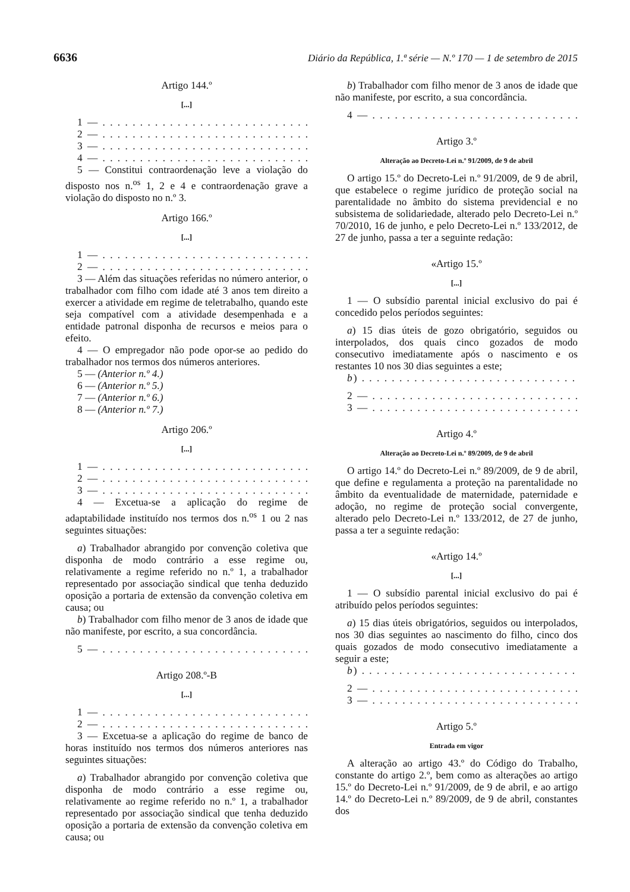6636 Diário da República, 1.ª série — N.º 170 — 1 de setembro de 2015
Artigo 144.º
[...]
1 — . . . . . . . . . . . . . . . . . . . . . . . . . . . . . . . . . .
2 — . . . . . . . . . . . . . . . . . . . . . . . . . . . . . . . . . .
3 — . . . . . . . . . . . . . . . . . . . . . . . . . . . . . . . . . .
4 — . . . . . . . . . . . . . . . . . . . . . . . . . . . . . . . . . .
5 — Constitui contraordenação leve a violação do disposto nos n.<sup>os</sup> 1, 2 e 4 e contraordenação grave a violação do disposto no n.º 3.
Artigo 166.º
[...]
1 — . . . . . . . . . . . . . . . . . . . . . . . . . . . . . . . . . .
2 — . . . . . . . . . . . . . . . . . . . . . . . . . . . . . . . . . .
3 — Além das situações referidas no número anterior, o trabalhador com filho com idade até 3 anos tem direito a exercer a atividade em regime de teletrabalho, quando este seja compatível com a atividade desempenhada e a entidade patronal disponha de recursos e meios para o efeito.
4 — O empregador não pode opor-se ao pedido do trabalhador nos termos dos números anteriores.
5 — (Anterior n.º 4.)
6 — (Anterior n.º 5.)
7 — (Anterior n.º 6.)
8 — (Anterior n.º 7.)
Artigo 206.º
[...]
1 — . . . . . . . . . . . . . . . . . . . . . . . . . . . . . . . . . .
2 — . . . . . . . . . . . . . . . . . . . . . . . . . . . . . . . . . .
3 — . . . . . . . . . . . . . . . . . . . . . . . . . . . . . . . . . .
4 — Excetua-se a aplicação do regime de adaptabilidade instituído nos termos dos n.<sup>os</sup> 1 ou 2 nas seguintes situações:
a) Trabalhador abrangido por convenção coletiva que disponha de modo contrário a esse regime ou, relativamente a regime referido no n.º 1, a trabalhador representado por associação sindical que tenha deduzido oposição a portaria de extensão da convenção coletiva em causa; ou
b) Trabalhador com filho menor de 3 anos de idade que não manifeste, por escrito, a sua concordância.
5 — . . . . . . . . . . . . . . . . . . . . . . . . . . . . . . . . . .
Artigo 208.º-B
[...]
1 — . . . . . . . . . . . . . . . . . . . . . . . . . . . . . . . . . .
2 — . . . . . . . . . . . . . . . . . . . . . . . . . . . . . . . . . .
3 — Excetua-se a aplicação do regime de banco de horas instituído nos termos dos números anteriores nas seguintes situações:
a) Trabalhador abrangido por convenção coletiva que disponha de modo contrário a esse regime ou, relativamente ao regime referido no n.º 1, a trabalhador representado por associação sindical que tenha deduzido oposição a portaria de extensão da convenção coletiva em causa; ou
b) Trabalhador com filho menor de 3 anos de idade que não manifeste, por escrito, a sua concordância.
4 — . . . . . . . . . . . . . . . . . . . . . . . . . . . . . . . . . »
Artigo 3.º
Alteração ao Decreto-Lei n.º 91/2009, de 9 de abril
O artigo 15.º do Decreto-Lei n.º 91/2009, de 9 de abril, que estabelece o regime jurídico de proteção social na parentalidade no âmbito do sistema previdencial e no subsistema de solidariedade, alterado pelo Decreto-Lei n.º 70/2010, 16 de junho, e pelo Decreto-Lei n.º 133/2012, de 27 de junho, passa a ter a seguinte redação:
«Artigo 15.º
[...]
1 — O subsídio parental inicial exclusivo do pai é concedido pelos períodos seguintes:
a) 15 dias úteis de gozo obrigatório, seguidos ou interpolados, dos quais cinco gozados de modo consecutivo imediatamente após o nascimento e os restantes 10 nos 30 dias seguintes a este;
b) . . . . . . . . . . . . . . . . . . . . . . . . . . . . . . . . . . .
2 — . . . . . . . . . . . . . . . . . . . . . . . . . . . . . . . . . .
3 — . . . . . . . . . . . . . . . . . . . . . . . . . . . . . . . . . »
Artigo 4.º
Alteração ao Decreto-Lei n.º 89/2009, de 9 de abril
O artigo 14.º do Decreto-Lei n.º 89/2009, de 9 de abril, que define e regulamenta a proteção na parentalidade no âmbito da eventualidade de maternidade, paternidade e adoção, no regime de proteção social convergente, alterado pelo Decreto-Lei n.º 133/2012, de 27 de junho, passa a ter a seguinte redação:
«Artigo 14.º
[...]
1 — O subsídio parental inicial exclusivo do pai é atribuído pelos períodos seguintes:
a) 15 dias úteis obrigatórios, seguidos ou interpolados, nos 30 dias seguintes ao nascimento do filho, cinco dos quais gozados de modo consecutivo imediatamente a seguir a este;
b) . . . . . . . . . . . . . . . . . . . . . . . . . . . . . . . . . . .
2 — . . . . . . . . . . . . . . . . . . . . . . . . . . . . . . . . . .
3 — . . . . . . . . . . . . . . . . . . . . . . . . . . . . . . . . . »
Artigo 5.º
Entrada em vigor
A alteração ao artigo 43.º do Código do Trabalho, constante do artigo 2.º, bem como as alterações ao artigo 15.º do Decreto-Lei n.º 91/2009, de 9 de abril, e ao artigo 14.º do Decreto-Lei n.º 89/2009, de 9 de abril, constantes dos